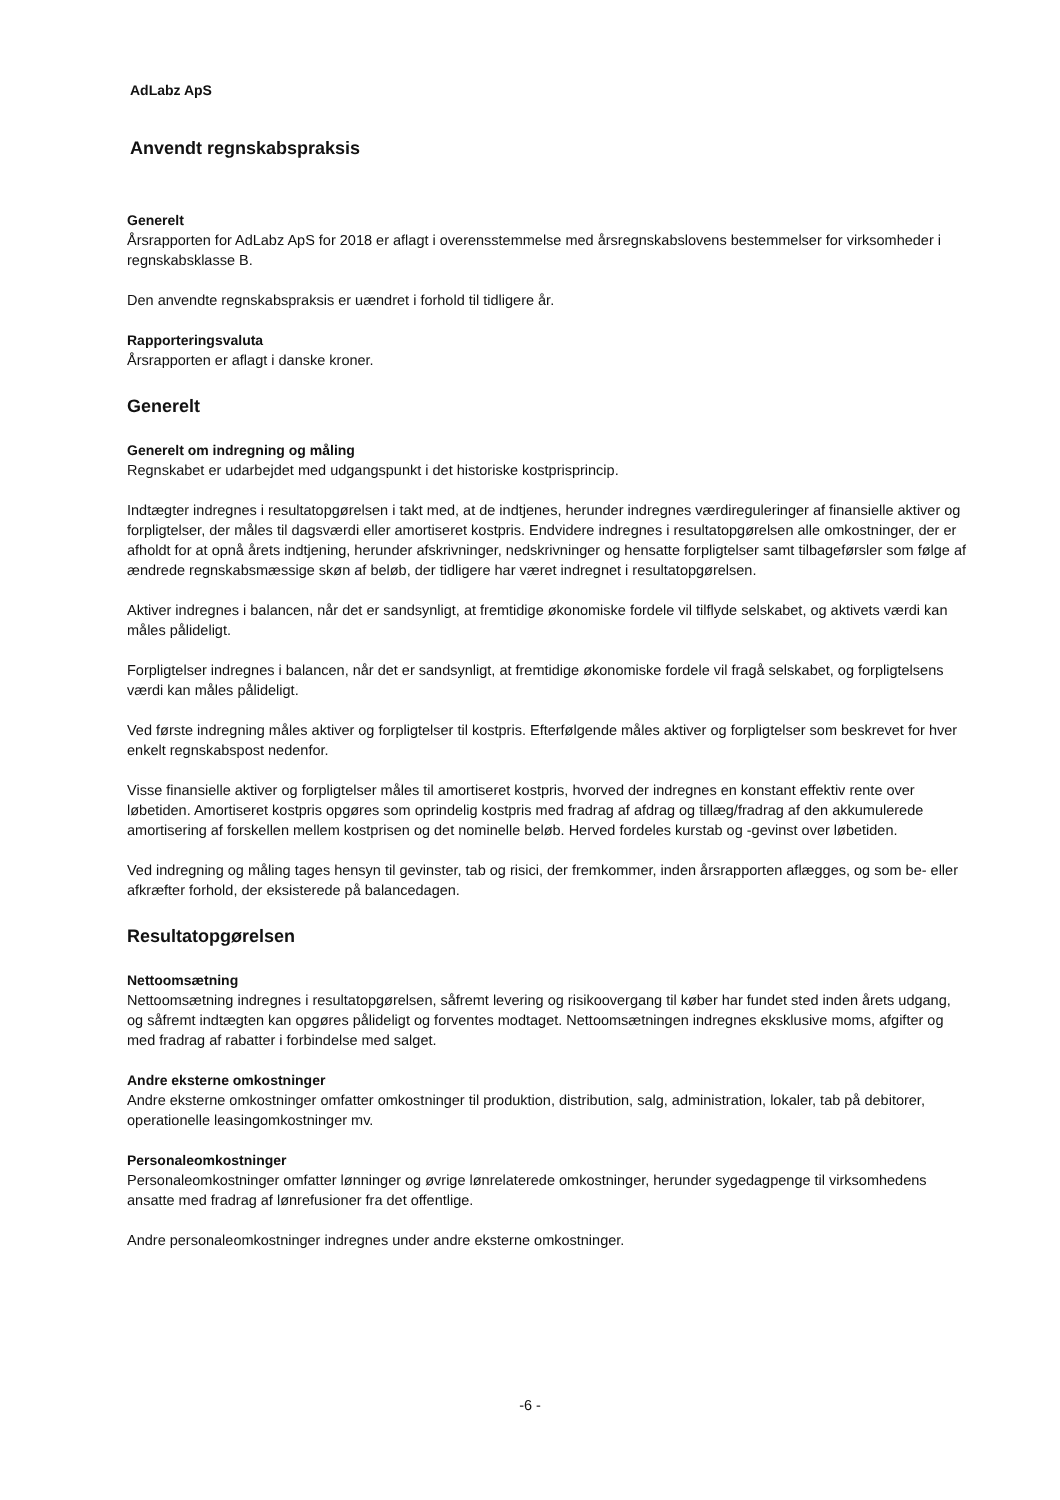AdLabz ApS
Anvendt regnskabspraksis
Generelt
Årsrapporten for AdLabz ApS for 2018 er aflagt i overensstemmelse med årsregnskabslovens bestemmelser for virksomheder i regnskabsklasse B.
Den anvendte regnskabspraksis er uændret i forhold til tidligere år.
Rapporteringsvaluta
Årsrapporten er aflagt i danske kroner.
Generelt
Generelt om indregning og måling
Regnskabet er udarbejdet med udgangspunkt i det historiske kostprisprincip.
Indtægter indregnes i resultatopgørelsen i takt med, at de indtjenes, herunder indregnes værdireguleringer af finansielle aktiver og forpligtelser, der måles til dagsværdi eller amortiseret kostpris. Endvidere indregnes i resultatopgørelsen alle omkostninger, der er afholdt for at opnå årets indtjening, herunder afskrivninger, nedskrivninger og hensatte forpligtelser samt tilbageførsler som følge af ændrede regnskabsmæssige skøn af beløb, der tidligere har været indregnet i resultatopgørelsen.
Aktiver indregnes i balancen, når det er sandsynligt, at fremtidige økonomiske fordele vil tilflyde selskabet, og aktivets værdi kan måles pålideligt.
Forpligtelser indregnes i balancen, når det er sandsynligt, at fremtidige økonomiske fordele vil fragå selskabet, og forpligtelsens værdi kan måles pålideligt.
Ved første indregning måles aktiver og forpligtelser til kostpris. Efterfølgende måles aktiver og forpligtelser som beskrevet for hver enkelt regnskabspost nedenfor.
Visse finansielle aktiver og forpligtelser måles til amortiseret kostpris, hvorved der indregnes en konstant effektiv rente over løbetiden. Amortiseret kostpris opgøres som oprindelig kostpris med fradrag af afdrag og tillæg/fradrag af den akkumulerede amortisering af forskellen mellem kostprisen og det nominelle beløb. Herved fordeles kurstab og -gevinst over løbetiden.
Ved indregning og måling tages hensyn til gevinster, tab og risici, der fremkommer, inden årsrapporten aflægges, og som be- eller afkræfter forhold, der eksisterede på balancedagen.
Resultatopgørelsen
Nettoomsætning
Nettoomsætning indregnes i resultatopgørelsen, såfremt levering og risikoovergang til køber har fundet sted inden årets udgang, og såfremt indtægten kan opgøres pålideligt og forventes modtaget. Nettoomsætningen indregnes eksklusive moms, afgifter og med fradrag af rabatter i forbindelse med salget.
Andre eksterne omkostninger
Andre eksterne omkostninger omfatter omkostninger til produktion, distribution, salg, administration, lokaler, tab på debitorer, operationelle leasingomkostninger mv.
Personaleomkostninger
Personaleomkostninger omfatter lønninger og øvrige lønrelaterede omkostninger, herunder sygedagpenge til virksomhedens ansatte med fradrag af lønrefusioner fra det offentlige.
Andre personaleomkostninger indregnes under andre eksterne omkostninger.
-6 -